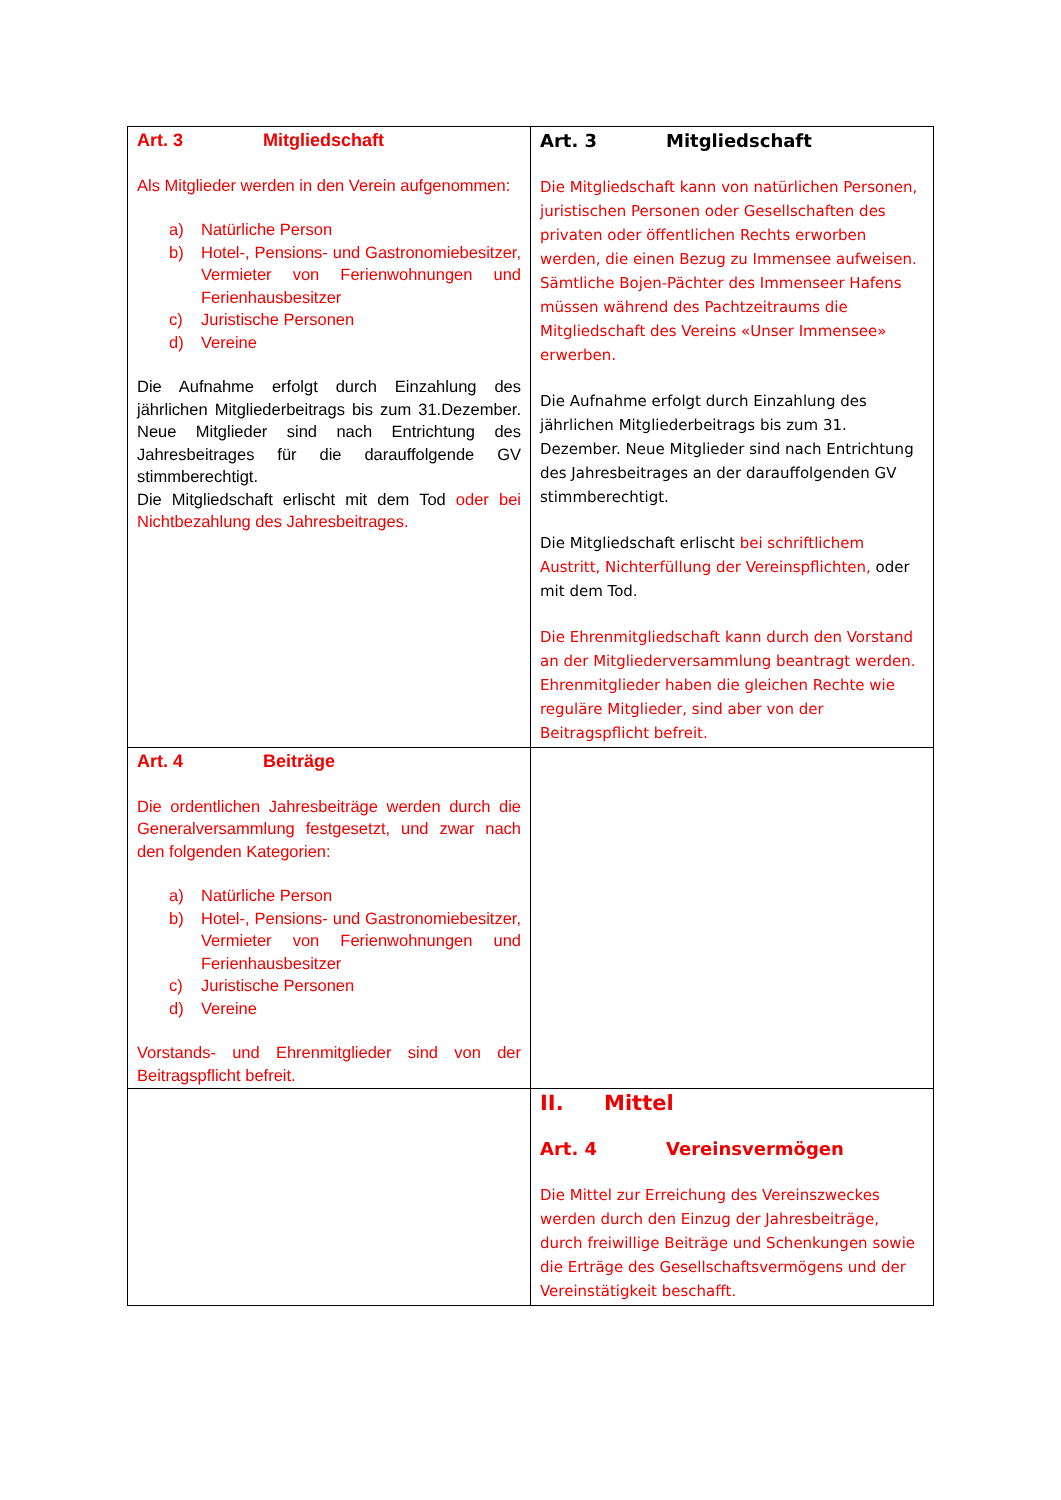| Art. 3 Mitgliedschaft Als Mitglieder werden in den Verein aufgenommen: a) Natürliche Person b) Hotel-, Pensions- und Gastronomiebesitzer, Vermieter von Ferienwohnungen und Ferienhausbesitzer c) Juristische Personen d) Vereine Die Aufnahme erfolgt durch Einzahlung des jährlichen Mitgliederbeitrags bis zum 31.Dezember. Neue Mitglieder sind nach Entrichtung des Jahresbeitrages für die darauffolgende GV stimmberechtigt. Die Mitgliedschaft erlischt mit dem Tod oder bei Nichtbezahlung des Jahresbeitrages. | Art. 3 Mitgliedschaft Die Mitgliedschaft kann von natürlichen Personen, juristischen Personen oder Gesellschaften des privaten oder öffentlichen Rechts erworben werden, die einen Bezug zu Immensee aufweisen. Sämtliche Bojen-Pächter des Immenseer Hafens müssen während des Pachtzeitraums die Mitgliedschaft des Vereins «Unser Immensee» erwerben. Die Aufnahme erfolgt durch Einzahlung des jährlichen Mitgliederbeitrags bis zum 31. Dezember. Neue Mitglieder sind nach Entrichtung des Jahresbeitrages an der darauffolgenden GV stimmberechtigt. Die Mitgliedschaft erlischt bei schriftlichem Austritt, Nichterfüllung der Vereinspflichten, oder mit dem Tod. Die Ehrenmitgliedschaft kann durch den Vorstand an der Mitgliederversammlung beantragt werden. Ehrenmitglieder haben die gleichen Rechte wie reguläre Mitglieder, sind aber von der Beitragspflicht befreit. |
| Art. 4 Beiträge Die ordentlichen Jahresbeiträge werden durch die Generalversammlung festgesetzt, und zwar nach den folgenden Kategorien: a) Natürliche Person b) Hotel-, Pensions- und Gastronomiebesitzer, Vermieter von Ferienwohnungen und Ferienhausbesitzer c) Juristische Personen d) Vereine Vorstands- und Ehrenmitglieder sind von der Beitragspflicht befreit. | |
| | II. Mittel Art. 4 Vereinsvermögen Die Mittel zur Erreichung des Vereinszweckes werden durch den Einzug der Jahresbeiträge, durch freiwillige Beiträge und Schenkungen sowie die Erträge des Gesellschaftsvermögens und der Vereinstätigkeit beschafft. |